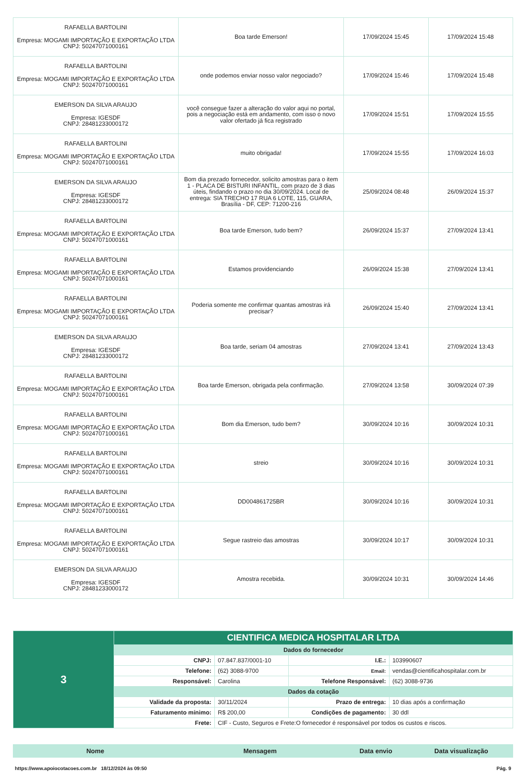| RAFAELLA BARTOLINI Empresa: MOGAMI IMPORTAÇÃO E EXPORTAÇÃO LTDA CNPJ: 50247071000161 | Boa tarde Emerson! | 17/09/2024 15:45 | 17/09/2024 15:48 |
| RAFAELLA BARTOLINI Empresa: MOGAMI IMPORTAÇÃO E EXPORTAÇÃO LTDA CNPJ: 50247071000161 | onde podemos enviar nosso valor negociado? | 17/09/2024 15:46 | 17/09/2024 15:48 |
| EMERSON DA SILVA ARAUJO Empresa: IGESDF CNPJ: 28481233000172 | você consegue fazer a alteração do valor aqui no portal, pois a negociação está em andamento, com isso o novo valor ofertado já fica registrado | 17/09/2024 15:51 | 17/09/2024 15:55 |
| RAFAELLA BARTOLINI Empresa: MOGAMI IMPORTAÇÃO E EXPORTAÇÃO LTDA CNPJ: 50247071000161 | muito obrigada! | 17/09/2024 15:55 | 17/09/2024 16:03 |
| EMERSON DA SILVA ARAUJO Empresa: IGESDF CNPJ: 28481233000172 | Bom dia prezado fornecedor, solicito amostras para o item 1 - PLACA DE BISTURI INFANTIL, com prazo de 3 dias úteis, findando o prazo no dia 30/09/2024. Local de entrega: SIA TRECHO 17 RUA 6 LOTE, 115, GUARA, Brasília - DF, CEP: 71200-216 | 25/09/2024 08:48 | 26/09/2024 15:37 |
| RAFAELLA BARTOLINI Empresa: MOGAMI IMPORTAÇÃO E EXPORTAÇÃO LTDA CNPJ: 50247071000161 | Boa tarde Emerson, tudo bem? | 26/09/2024 15:37 | 27/09/2024 13:41 |
| RAFAELLA BARTOLINI Empresa: MOGAMI IMPORTAÇÃO E EXPORTAÇÃO LTDA CNPJ: 50247071000161 | Estamos providenciando | 26/09/2024 15:38 | 27/09/2024 13:41 |
| RAFAELLA BARTOLINI Empresa: MOGAMI IMPORTAÇÃO E EXPORTAÇÃO LTDA CNPJ: 50247071000161 | Poderia somente me confirmar quantas amostras irá precisar? | 26/09/2024 15:40 | 27/09/2024 13:41 |
| EMERSON DA SILVA ARAUJO Empresa: IGESDF CNPJ: 28481233000172 | Boa tarde, seriam 04 amostras | 27/09/2024 13:41 | 27/09/2024 13:43 |
| RAFAELLA BARTOLINI Empresa: MOGAMI IMPORTAÇÃO E EXPORTAÇÃO LTDA CNPJ: 50247071000161 | Boa tarde Emerson, obrigada pela confirmação. | 27/09/2024 13:58 | 30/09/2024 07:39 |
| RAFAELLA BARTOLINI Empresa: MOGAMI IMPORTAÇÃO E EXPORTAÇÃO LTDA CNPJ: 50247071000161 | Bom dia Emerson, tudo bem? | 30/09/2024 10:16 | 30/09/2024 10:31 |
| RAFAELLA BARTOLINI Empresa: MOGAMI IMPORTAÇÃO E EXPORTAÇÃO LTDA CNPJ: 50247071000161 | streio | 30/09/2024 10:16 | 30/09/2024 10:31 |
| RAFAELLA BARTOLINI Empresa: MOGAMI IMPORTAÇÃO E EXPORTAÇÃO LTDA CNPJ: 50247071000161 | DD004861725BR | 30/09/2024 10:16 | 30/09/2024 10:31 |
| RAFAELLA BARTOLINI Empresa: MOGAMI IMPORTAÇÃO E EXPORTAÇÃO LTDA CNPJ: 50247071000161 | Segue rastreio das amostras | 30/09/2024 10:17 | 30/09/2024 10:31 |
| EMERSON DA SILVA ARAUJO Empresa: IGESDF CNPJ: 28481233000172 | Amostra recebida. | 30/09/2024 10:31 | 30/09/2024 14:46 |
| 3 | CIENTIFICA MEDICA HOSPITALAR LTDA | | | |
| | Dados do fornecedor | | | |
| | CNPJ: | 07.847.837/0001-10 | I.E.: | 103990607 |
| | Telefone: | (62) 3088-9700 | Email: | vendas@cientificahospitalar.com.br |
| | Responsável: | Carolina | Telefone Responsável: | (62) 3088-9736 |
| | Dados da cotação | | | |
| | Validade da proposta: | 30/11/2024 | Prazo de entrega: | 10 dias após a confirmação |
| | Faturamento mínimo: | R$ 200,00 | Condições de pagamento: | 30 ddl |
| | Frete: | CIF - Custo, Seguros e Frete:O fornecedor é responsável por todos os custos e riscos. | | |
| Nome | Mensagem | Data envio | Data visualização |
| --- | --- | --- | --- |
https://www.apoiocotacoes.com.br 18/12/2024 às 09:50 Pág. 9